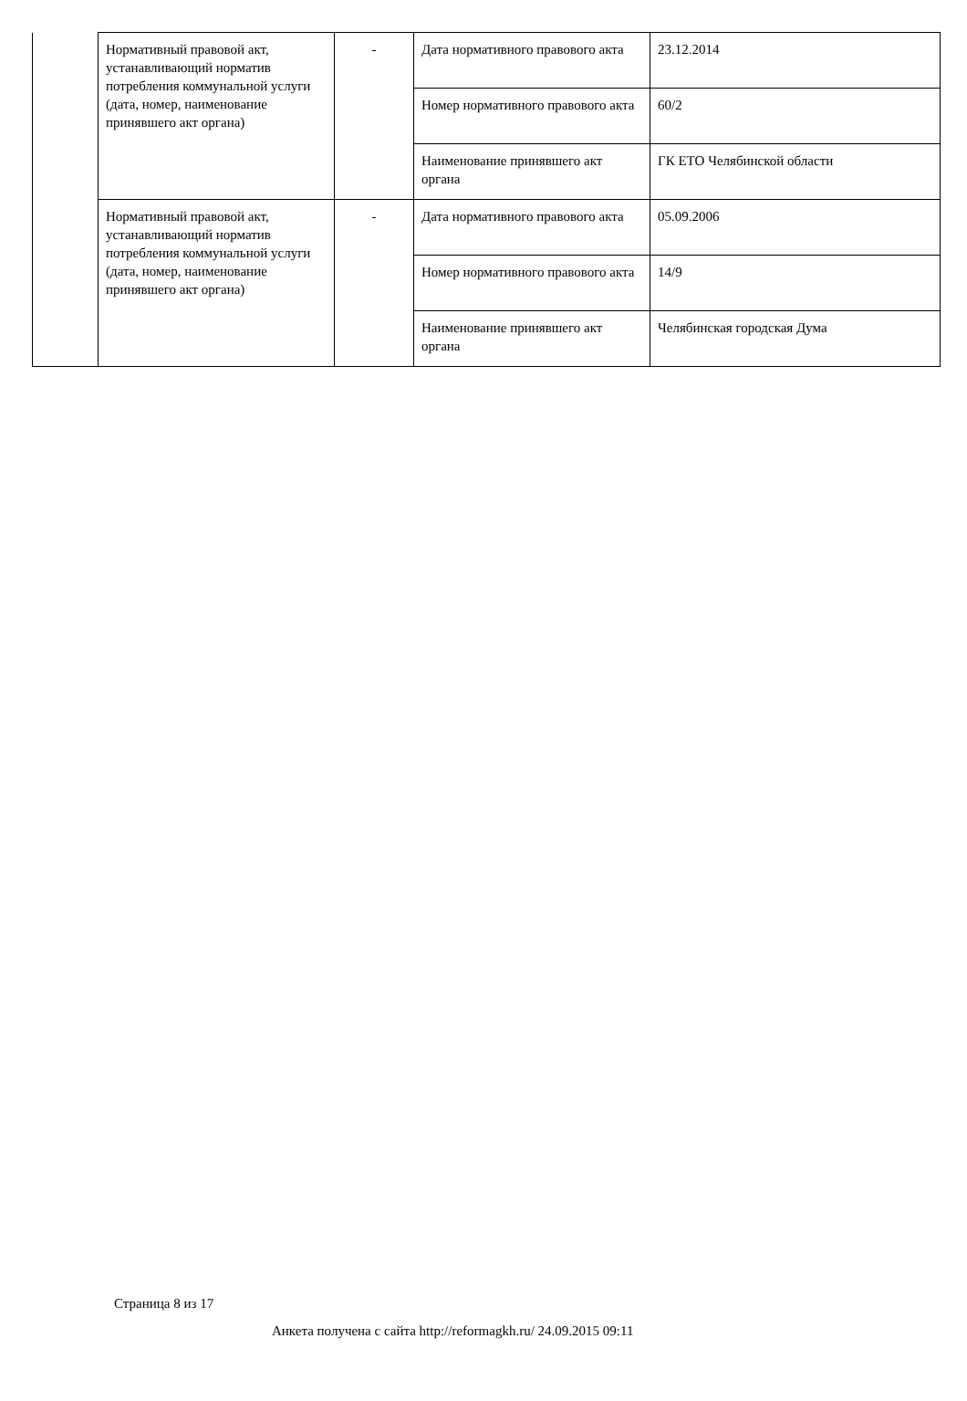| | Нормативный правовой акт, устанавливающий норматив потребления коммунальной услуги (дата, номер, наименование принявшего акт органа) | - | Дата нормативного правового акта | 23.12.2014 |
| | | | Номер нормативного правового акта | 60/2 |
| | | | Наименование принявшего акт органа | ГК ЕТО Челябинской области |
| | Нормативный правовой акт, устанавливающий норматив потребления коммунальной услуги (дата, номер, наименование принявшего акт органа) | - | Дата нормативного правового акта | 05.09.2006 |
| | | | Номер нормативного правового акта | 14/9 |
| | | | Наименование принявшего акт органа | Челябинская городская Дума |
Страница 8 из 17
Анкета получена с сайта http://reformagkh.ru/ 24.09.2015 09:11